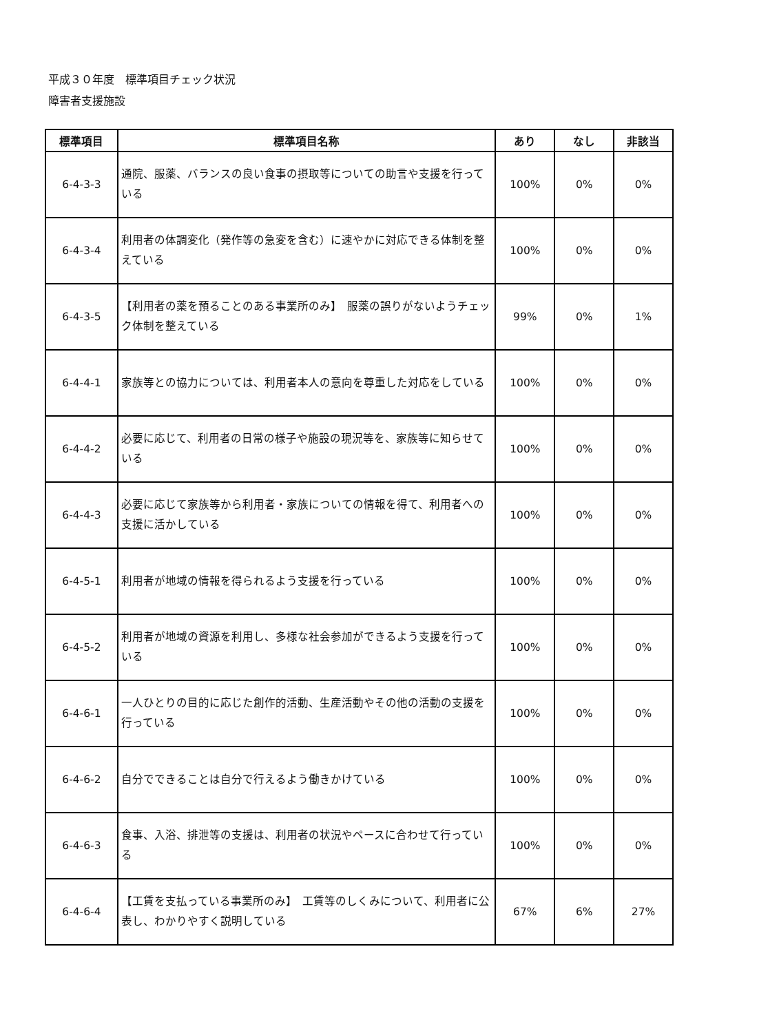平成３０年度　標準項目チェック状況
障害者支援施設
| 標準項目 | 標準項目名称 | あり | なし | 非該当 |
| --- | --- | --- | --- | --- |
| 6-4-3-3 | 通院、服薬、バランスの良い食事の摂取等についての助言や支援を行っている | 100% | 0% | 0% |
| 6-4-3-4 | 利用者の体調変化（発作等の急変を含む）に速やかに対応できる体制を整えている | 100% | 0% | 0% |
| 6-4-3-5 | 【利用者の薬を預ることのある事業所のみ】 服薬の誤りがないようチェック体制を整えている | 99% | 0% | 1% |
| 6-4-4-1 | 家族等との協力については、利用者本人の意向を尊重した対応をしている | 100% | 0% | 0% |
| 6-4-4-2 | 必要に応じて、利用者の日常の様子や施設の現況等を、家族等に知らせている | 100% | 0% | 0% |
| 6-4-4-3 | 必要に応じて家族等から利用者・家族についての情報を得て、利用者への支援に活かしている | 100% | 0% | 0% |
| 6-4-5-1 | 利用者が地域の情報を得られるよう支援を行っている | 100% | 0% | 0% |
| 6-4-5-2 | 利用者が地域の資源を利用し、多様な社会参加ができるよう支援を行っている | 100% | 0% | 0% |
| 6-4-6-1 | 一人ひとりの目的に応じた創作的活動、生産活動やその他の活動の支援を行っている | 100% | 0% | 0% |
| 6-4-6-2 | 自分でできることは自分で行えるよう働きかけている | 100% | 0% | 0% |
| 6-4-6-3 | 食事、入浴、排泄等の支援は、利用者の状況やペースに合わせて行っている | 100% | 0% | 0% |
| 6-4-6-4 | 【工賃を支払っている事業所のみ】 工賃等のしくみについて、利用者に公表し、わかりやすく説明している | 67% | 6% | 27% |